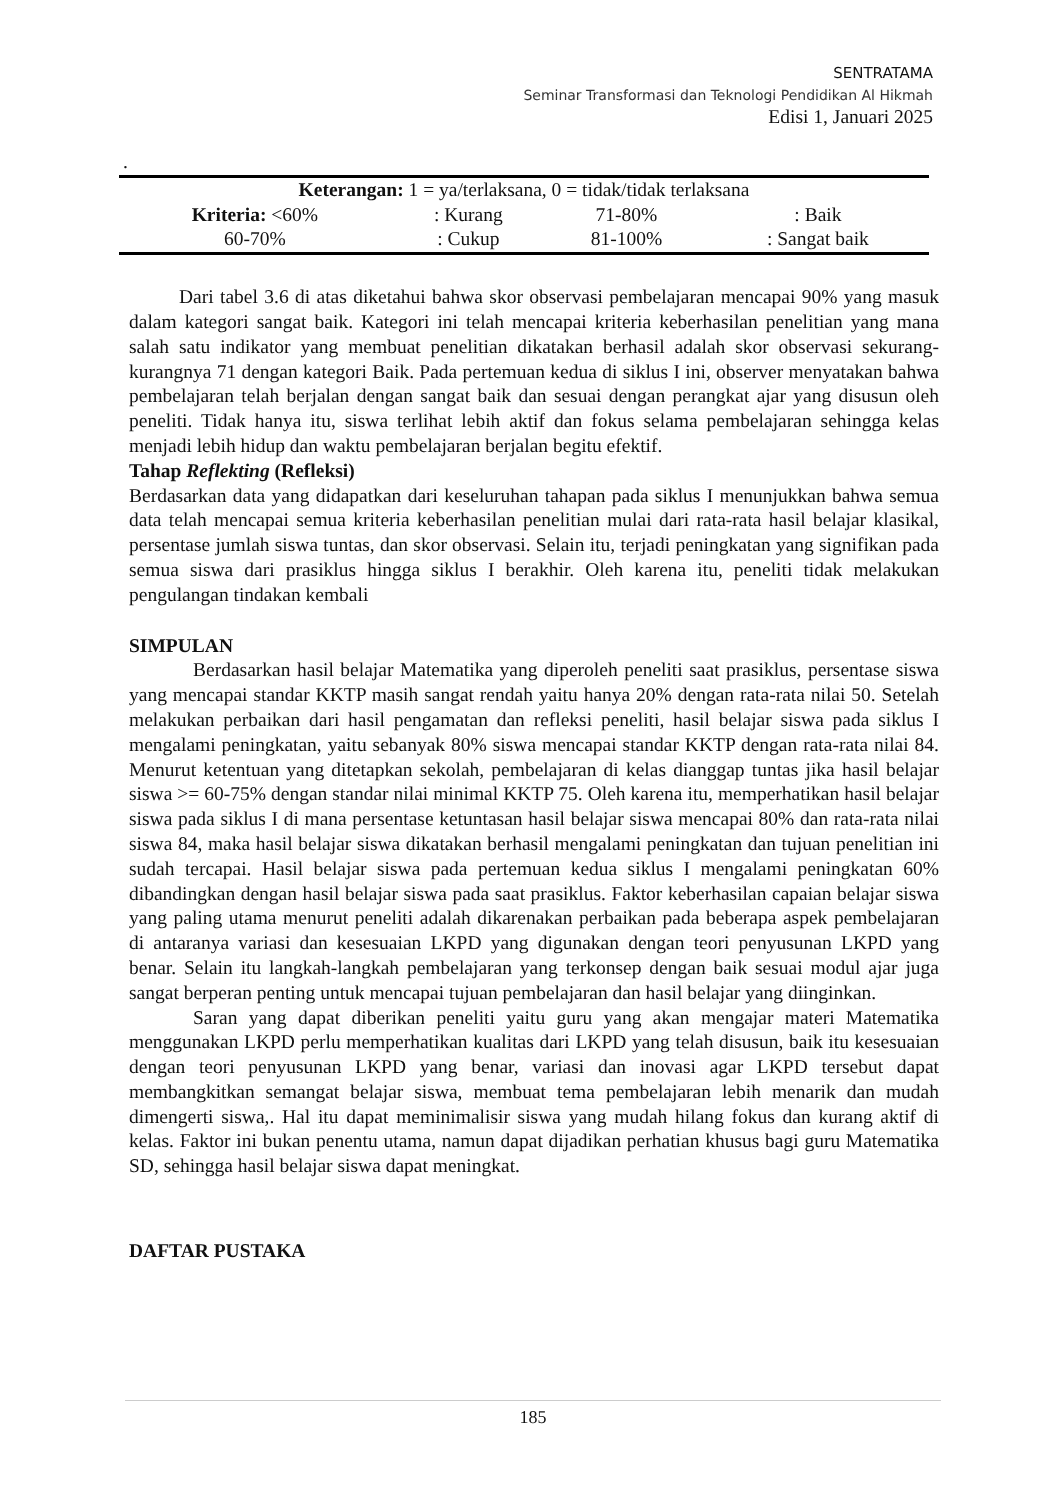SENTRATAMA
Seminar Transformasi dan Teknologi Pendidikan Al Hikmah
Edisi 1, Januari 2025
.
| Keterangan: 1 = ya/terlaksana, 0 = tidak/tidak terlaksana | | | |
| Kriteria: <60% | : Kurang | 71-80% | : Baik |
| 60-70% | : Cukup | 81-100% | : Sangat baik |
Dari tabel 3.6 di atas diketahui bahwa skor observasi pembelajaran mencapai 90% yang masuk dalam kategori sangat baik. Kategori ini telah mencapai kriteria keberhasilan penelitian yang mana salah satu indikator yang membuat penelitian dikatakan berhasil adalah skor observasi sekurang-kurangnya 71 dengan kategori Baik. Pada pertemuan kedua di siklus I ini, observer menyatakan bahwa pembelajaran telah berjalan dengan sangat baik dan sesuai dengan perangkat ajar yang disusun oleh peneliti. Tidak hanya itu, siswa terlihat lebih aktif dan fokus selama pembelajaran sehingga kelas menjadi lebih hidup dan waktu pembelajaran berjalan begitu efektif.
Tahap Reflekting (Refleksi)
Berdasarkan data yang didapatkan dari keseluruhan tahapan pada siklus I menunjukkan bahwa semua data telah mencapai semua kriteria keberhasilan penelitian mulai dari rata-rata hasil belajar klasikal, persentase jumlah siswa tuntas, dan skor observasi. Selain itu, terjadi peningkatan yang signifikan pada semua siswa dari prasiklus hingga siklus I berakhir. Oleh karena itu, peneliti tidak melakukan pengulangan tindakan kembali
SIMPULAN
Berdasarkan hasil belajar Matematika yang diperoleh peneliti saat prasiklus, persentase siswa yang mencapai standar KKTP masih sangat rendah yaitu hanya 20% dengan rata-rata nilai 50. Setelah melakukan perbaikan dari hasil pengamatan dan refleksi peneliti, hasil belajar siswa pada siklus I mengalami peningkatan, yaitu sebanyak 80% siswa mencapai standar KKTP dengan rata-rata nilai 84. Menurut ketentuan yang ditetapkan sekolah, pembelajaran di kelas dianggap tuntas jika hasil belajar siswa >= 60-75% dengan standar nilai minimal KKTP 75. Oleh karena itu, memperhatikan hasil belajar siswa pada siklus I di mana persentase ketuntasan hasil belajar siswa mencapai 80% dan rata-rata nilai siswa 84, maka hasil belajar siswa dikatakan berhasil mengalami peningkatan dan tujuan penelitian ini sudah tercapai. Hasil belajar siswa pada pertemuan kedua siklus I mengalami peningkatan 60% dibandingkan dengan hasil belajar siswa pada saat prasiklus. Faktor keberhasilan capaian belajar siswa yang paling utama menurut peneliti adalah dikarenakan perbaikan pada beberapa aspek pembelajaran di antaranya variasi dan kesesuaian LKPD yang digunakan dengan teori penyusunan LKPD yang benar. Selain itu langkah-langkah pembelajaran yang terkonsep dengan baik sesuai modul ajar juga sangat berperan penting untuk mencapai tujuan pembelajaran dan hasil belajar yang diinginkan.
Saran yang dapat diberikan peneliti yaitu guru yang akan mengajar materi Matematika menggunakan LKPD perlu memperhatikan kualitas dari LKPD yang telah disusun, baik itu kesesuaian dengan teori penyusunan LKPD yang benar, variasi dan inovasi agar LKPD tersebut dapat membangkitkan semangat belajar siswa, membuat tema pembelajaran lebih menarik dan mudah dimengerti siswa,. Hal itu dapat meminimalisir siswa yang mudah hilang fokus dan kurang aktif di kelas. Faktor ini bukan penentu utama, namun dapat dijadikan perhatian khusus bagi guru Matematika SD, sehingga hasil belajar siswa dapat meningkat.
DAFTAR PUSTAKA
185